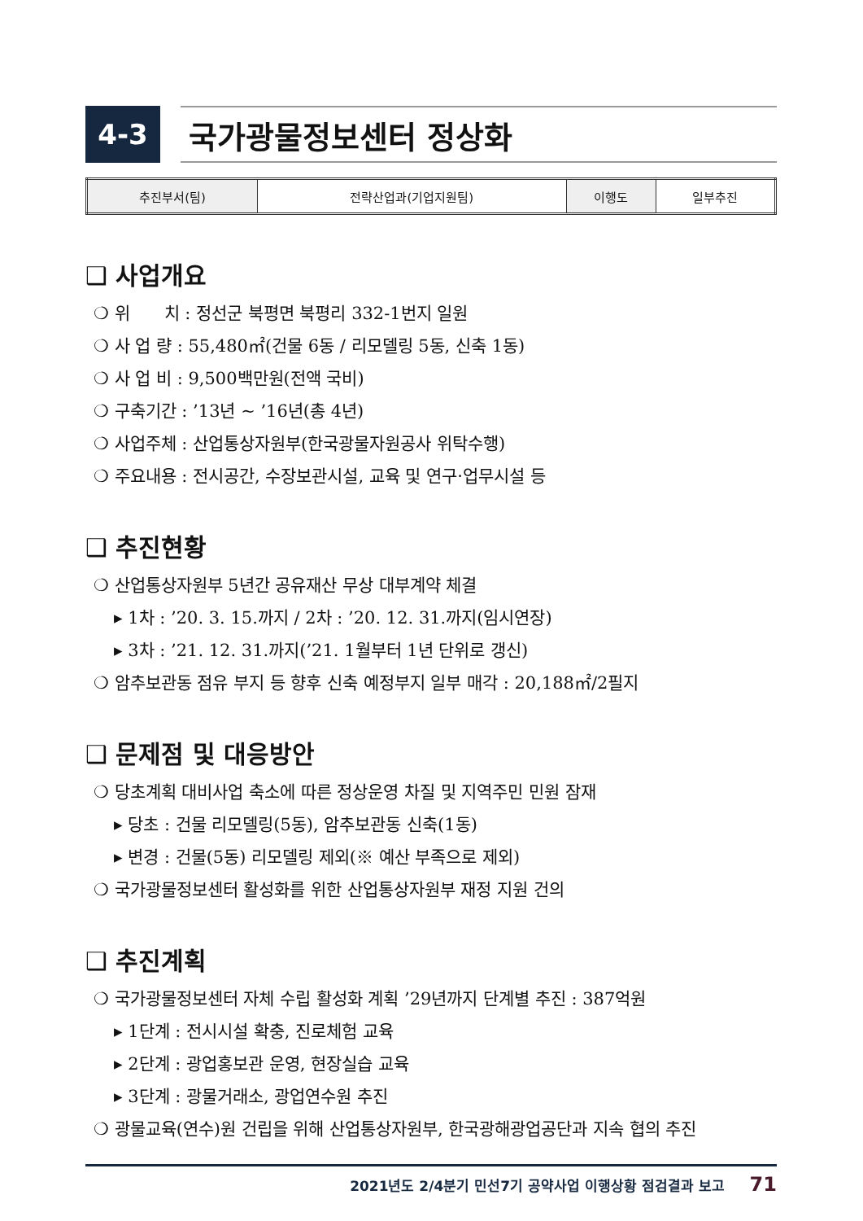4-3 국가광물정보센터 정상화
| 추진부서(팀) | 전략산업과(기업지원팀) | 이행도 | 일부추진 |
❑ 사업개요
❍ 위　　치 : 정선군 북평면 북평리 332-1번지 일원
❍ 사 업 량 : 55,480㎡(건물 6동 / 리모델링 5동, 신축 1동)
❍ 사 업 비 : 9,500백만원(전액 국비)
❍ 구축기간 : ’13년 ~ ’16년(총 4년)
❍ 사업주체 : 산업통상자원부(한국광물자원공사 위탁수행)
❍ 주요내용 : 전시공간, 수장보관시설, 교육 및 연구·업무시설 등
❑ 추진현황
❍ 산업통상자원부 5년간 공유재산 무상 대부계약 체결
▸ 1차 : ’20. 3. 15.까지 / 2차 : ’20. 12. 31.까지(임시연장)
▸ 3차 : ’21. 12. 31.까지(’21. 1월부터 1년 단위로 갱신)
❍ 암추보관동 점유 부지 등 향후 신축 예정부지 일부 매각 : 20,188㎡/2필지
❑ 문제점 및 대응방안
❍ 당초계획 대비사업 축소에 따른 정상운영 차질 및 지역주민 민원 잠재
▸ 당초 : 건물 리모델링(5동), 암추보관동 신축(1동)
▸ 변경 : 건물(5동) 리모델링 제외(※ 예산 부족으로 제외)
❍ 국가광물정보센터 활성화를 위한 산업통상자원부 재정 지원 건의
❑ 추진계획
❍ 국가광물정보센터 자체 수립 활성화 계획 ’29년까지 단계별 추진 : 387억원
▸ 1단계 : 전시시설 확충, 진로체험 교육
▸ 2단계 : 광업홍보관 운영, 현장실습 교육
▸ 3단계 : 광물거래소, 광업연수원 추진
❍ 광물교육(연수)원 건립을 위해 산업통상자원부, 한국광해광업공단과 지속 협의 추진
2021년도 2/4분기 민선7기 공약사업 이행상황 점검결과 보고 71